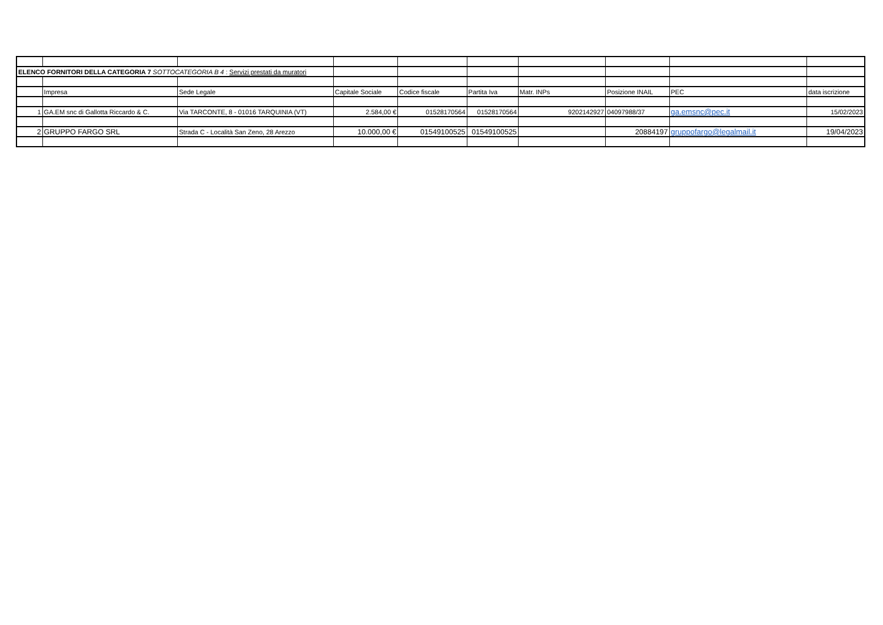| ELENCO FORNITORI DELLA CATEGORIA 7 SOTTOCATEGORIA B 4 : Servizi prestati da muratori | | | | | | | | | |
| | Impresa | Sede Legale | Capitale Sociale | Codice fiscale | Partita Iva | Matr. INPs | Posizione INAIL | PEC | data iscrizione |
| 1 | GA.EM snc di Gallotta Riccardo & C. | Via TARCONTE, 8 - 01016 TARQUINIA (VT) | 2.584,00 € | 01528170564 | 01528170564 | 9202142927 | 04097988/37 | ga.emsnc@pec.it | 15/02/2023 |
| 2 | GRUPPO FARGO SRL | Strada C - Località San Zeno, 28 Arezzo | 10.000,00 € | 01549100525 | 01549100525 | | 20884197 | gruppofargo@legalmail.it | 19/04/2023 |